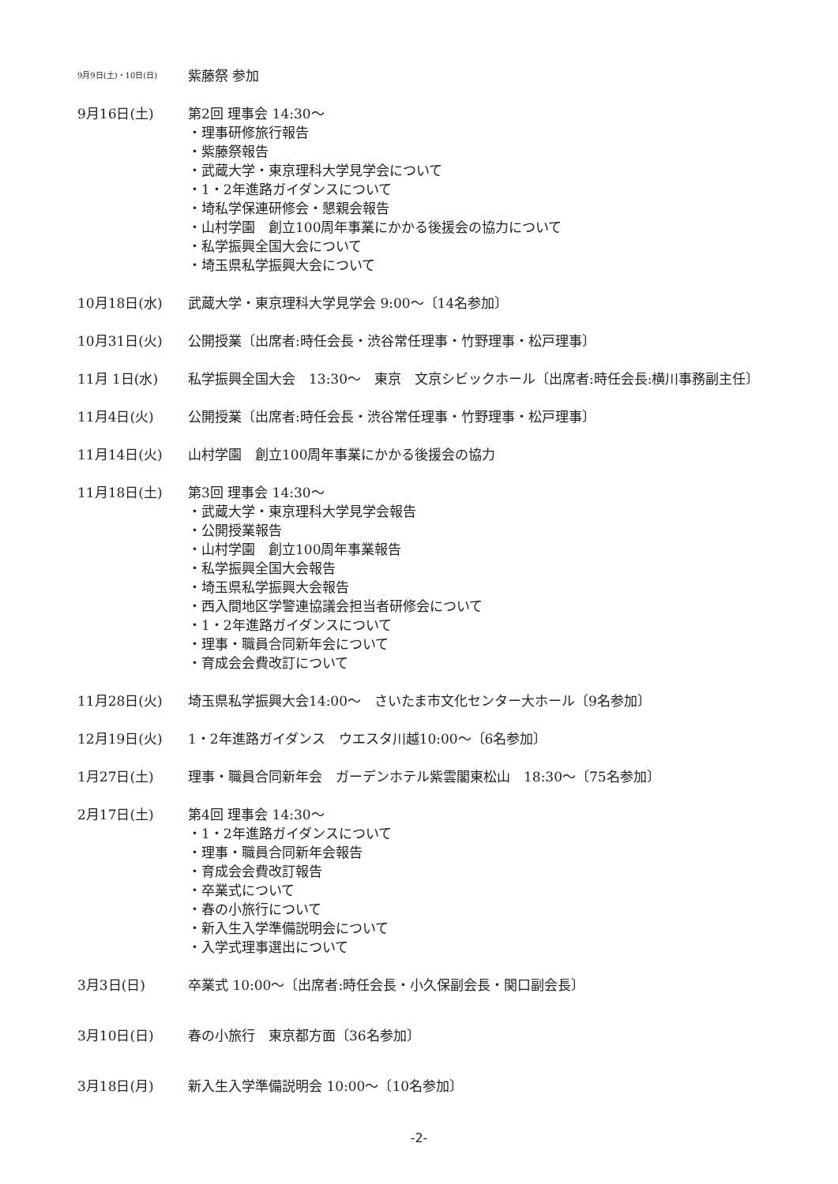9月9日(土)・10日(日)
紫藤祭 参加
9月16日(土) 第2回 理事会 14:30～
・理事研修旅行報告
・紫藤祭報告
・武蔵大学・東京理科大学見学会について
・1・2年進路ガイダンスについて
・埼私学保連研修会・懇親会報告
・山村学園　創立100周年事業にかかる後援会の協力について
・私学振興全国大会について
・埼玉県私学振興大会について
10月18日(水) 武蔵大学・東京理科大学見学会 9:00～〔14名参加〕
10月31日(火) 公開授業〔出席者:時任会長・渋谷常任理事・竹野理事・松戸理事〕
11月 1日(水) 私学振興全国大会　13:30～　東京　文京シビックホール〔出席者:時任会長:横川事務副主任〕
11月4日(火) 公開授業〔出席者:時任会長・渋谷常任理事・竹野理事・松戸理事〕
11月14日(火) 山村学園　創立100周年事業にかかる後援会の協力
11月18日(土) 第3回 理事会 14:30～
・武蔵大学・東京理科大学見学会報告
・公開授業報告
・山村学園　創立100周年事業報告
・私学振興全国大会報告
・埼玉県私学振興大会報告
・西入間地区学警連協議会担当者研修会について
・1・2年進路ガイダンスについて
・理事・職員合同新年会について
・育成会会費改訂について
11月28日(火) 埼玉県私学振興大会14:00～　さいたま市文化センター大ホール〔9名参加〕
12月19日(火) 1・2年進路ガイダンス　ウエスタ川越10:00～〔6名参加〕
1月27日(土) 理事・職員合同新年会　ガーデンホテル紫雲閣東松山　18:30～〔75名参加〕
2月17日(土) 第4回 理事会 14:30～
・1・2年進路ガイダンスについて
・理事・職員合同新年会報告
・育成会会費改訂報告
・卒業式について
・春の小旅行について
・新入生入学準備説明会について
・入学式理事選出について
3月3日(日) 卒業式 10:00～〔出席者:時任会長・小久保副会長・関口副会長〕
3月10日(日) 春の小旅行　東京都方面〔36名参加〕
3月18日(月) 新入生入学準備説明会 10:00～〔10名参加〕
-2-